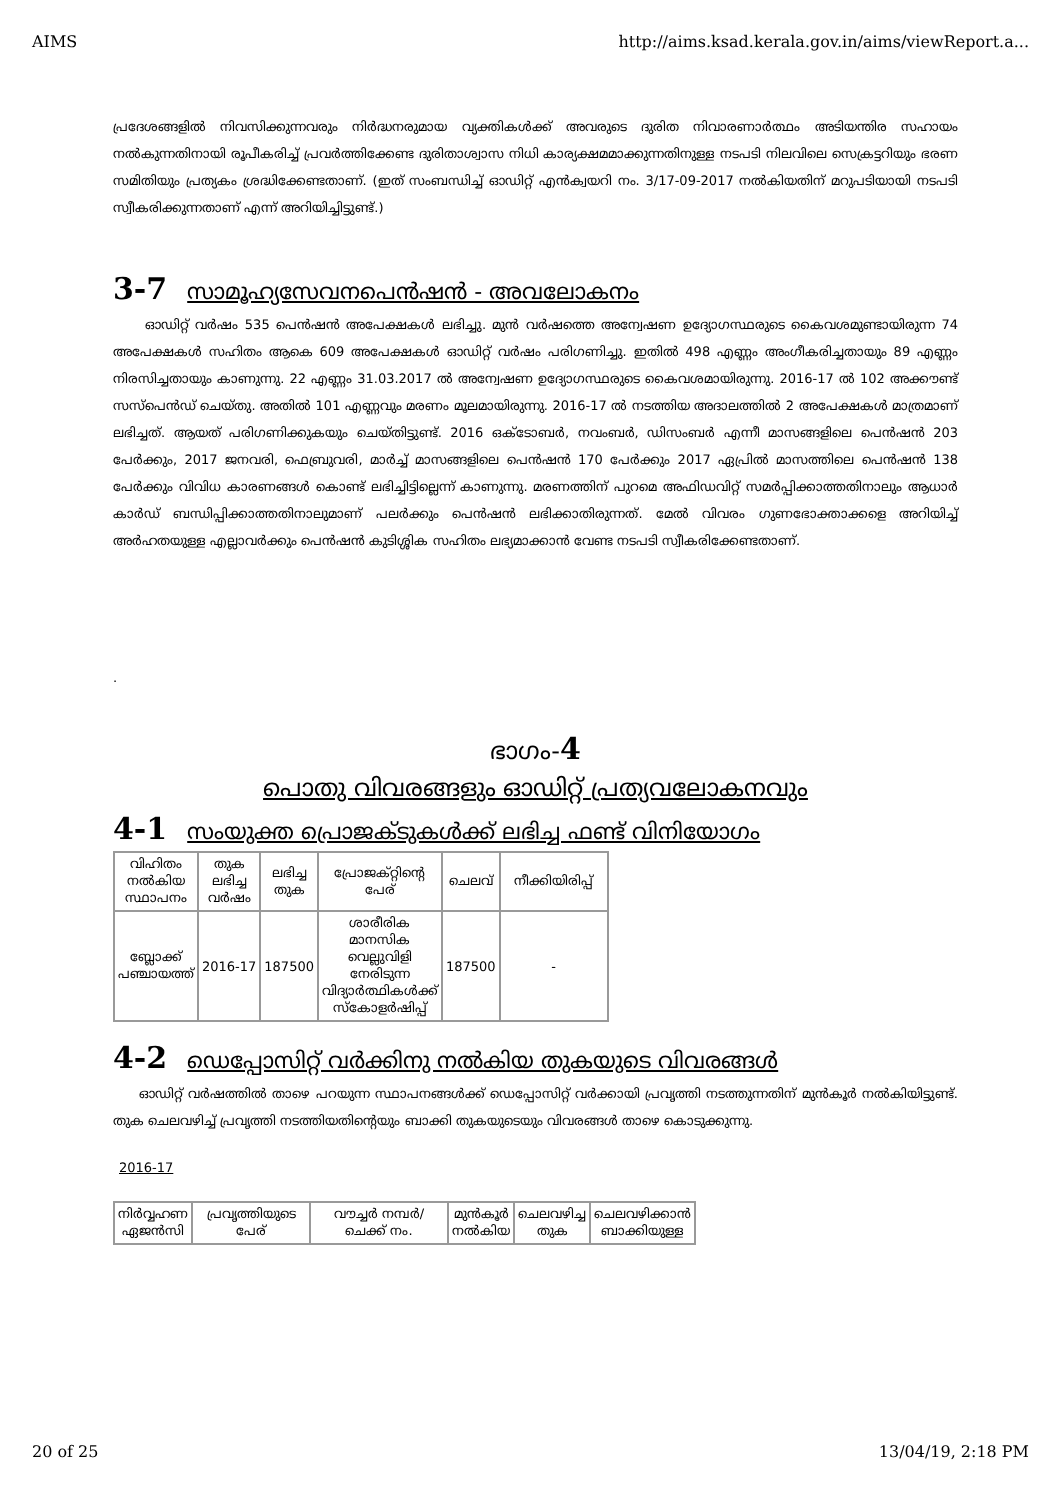AIMS http://aims.ksad.kerala.gov.in/aims/viewReport.a...
പ്രദേശങ്ങളിൽ നിവസിക്കുന്നവരും നിർദ്ധനരുമായ വ്യക്തികൾക്ക് അവരുടെ ദുരിത നിവാരണാർത്ഥം അടിയന്തിര സഹായം നൽകുന്നതിനായി രൂപീകരിച്ച് പ്രവർത്തിക്കേണ്ട ദുരിതാശ്വാസ നിധി കാര്യക്ഷമമാക്കുന്നതിനുള്ള നടപടി നിലവിലെ സെക്രട്ടറിയും ഭരണ സമിതിയും പ്രത്യകം ശ്രദ്ധിക്കേണ്ടതാണ്. (ഇത് സംബന്ധിച്ച് ഓഡിറ്റ് എൻക്വയറി നം. 3/17-09-2017 നൽകിയതിന് മറുപടിയായി നടപടി സ്വീകരിക്കുന്നതാണ് എന്ന് അറിയിച്ചിട്ടുണ്ട്.)
3-7 സാമൂഹ്യസേവനപെൻഷൻ - അവലോകനം
ഓഡിറ്റ് വർഷം 535 പെൻഷൻ അപേക്ഷകൾ ലഭിച്ചു. മുൻ വർഷത്തെ അന്വേഷണ ഉദ്യോഗസ്ഥരുടെ കൈവശമുണ്ടായിരുന്ന 74 അപേക്ഷകൾ സഹിതം ആകെ 609 അപേക്ഷകൾ ഓഡിറ്റ് വർഷം പരിഗണിച്ചു. ഇതിൽ 498 എണ്ണം അംഗീകരിച്ചതായും 89 എണ്ണം നിരസിച്ചതായും കാണുന്നു. 22 എണ്ണം 31.03.2017 ൽ അന്വേഷണ ഉദ്യോഗസ്ഥരുടെ കൈവശമായിരുന്നു. 2016-17 ൽ 102 അക്കൗണ്ട് സസ്പെൻഡ് ചെയ്തു. അതിൽ 101 എണ്ണവും മരണം മൂലമായിരുന്നു. 2016-17 ൽ നടത്തിയ അദാലത്തിൽ 2 അപേക്ഷകൾ മാത്രമാണ് ലഭിച്ചത്. ആയത് പരിഗണിക്കുകയും ചെയ്തിട്ടുണ്ട്. 2016 ഒക്ടോബർ, നവംബർ, ഡിസംബർ എന്നീ മാസങ്ങളിലെ പെൻഷൻ 203 പേർക്കും, 2017 ജനവരി, ഫെബ്രുവരി, മാർച്ച് മാസങ്ങളിലെ പെൻഷൻ 170 പേർക്കും 2017 ഏപ്രിൽ മാസത്തിലെ പെൻഷൻ 138 പേർക്കും വിവിധ കാരണങ്ങൾ കൊണ്ട് ലഭിച്ചിട്ടില്ലെന്ന് കാണുന്നു. മരണത്തിന് പുറമെ അഫിഡവിറ്റ് സമർപ്പിക്കാത്തതിനാലും ആധാർ കാർഡ് ബന്ധിപ്പിക്കാത്തതിനാലുമാണ് പലർക്കും പെൻഷൻ ലഭിക്കാതിരുന്നത്. മേൽ വിവരം ഗുണഭോക്താക്കളെ അറിയിച്ച് അർഹതയുള്ള എല്ലാവർക്കും പെൻഷൻ കുടിശ്ശിക സഹിതം ലഭ്യമാക്കാൻ വേണ്ട നടപടി സ്വീകരിക്കേണ്ടതാണ്.
.
ഭാഗം-4
പൊതു വിവരങ്ങളും ഓഡിറ്റ് പ്രത്യവലോകനവും
4-1 സംയുക്ത പ്രൊജക്ടുകൾക്ക് ലഭിച്ച ഫണ്ട് വിനിയോഗം
| വിഹിതം നൽകിയ സ്ഥാപനം | തുക ലഭിച്ച വർഷം | ലഭിച്ച തുക | പ്രോജക്റ്റിന്റെ പേര് | ചെലവ് | നീക്കിയിരിപ്പ് |
| --- | --- | --- | --- | --- | --- |
| ബ്ലോക്ക് പഞ്ചായത്ത് | 2016-17 | 187500 | ശാരീരിക മാനസിക വെല്ലുവിളി നേരിടുന്ന വിദ്യാർത്ഥികൾക്ക് സ്കോളർഷിപ്പ് | 187500 | - |
4-2 ഡെപ്പോസിറ്റ് വർക്കിനു നൽകിയ തുകയുടെ വിവരങ്ങൾ
ഓഡിറ്റ് വർഷത്തിൽ താഴെ പറയുന്ന സ്ഥാപനങ്ങൾക്ക് ഡെപ്പോസിറ്റ് വർക്കായി പ്രവൃത്തി നടത്തുന്നതിന് മുൻകൂർ നൽകിയിട്ടുണ്ട്. തുക ചെലവഴിച്ച് പ്രവൃത്തി നടത്തിയതിന്റെയും ബാക്കി തുകയുടെയും വിവരങ്ങൾ താഴെ കൊടുക്കുന്നു.
2016-17
| നിർവ്വഹണ ഏജൻസി | പ്രവൃത്തിയുടെ പേര് | വൗച്ചർ നമ്പർ/ ചെക്ക് നം. | മുൻകൂർ നൽകിയ | ചെലവഴിച്ച തുക | ചെലവഴിക്കാൻ ബാക്കിയുള്ള |
| --- | --- | --- | --- | --- | --- |
20 of 25 13/04/19, 2:18 PM